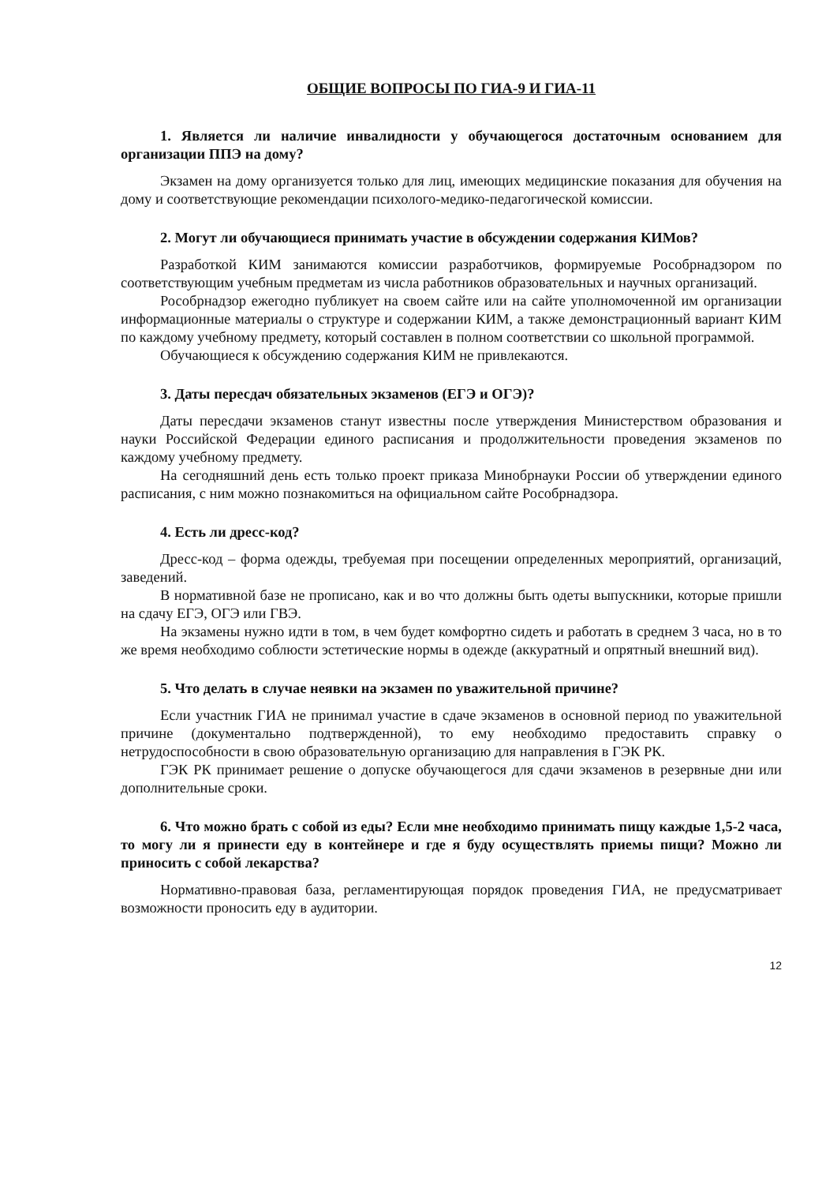ОБЩИЕ ВОПРОСЫ ПО ГИА-9 И ГИА-11
1. Является ли наличие инвалидности у обучающегося достаточным основанием для организации ППЭ на дому?
Экзамен на дому организуется только для лиц, имеющих медицинские показания для обучения на дому и соответствующие рекомендации психолого-медико-педагогической комиссии.
2. Могут ли обучающиеся принимать участие в обсуждении содержания КИМов?
Разработкой КИМ занимаются комиссии разработчиков, формируемые Рособрнадзором по соответствующим учебным предметам из числа работников образовательных и научных организаций.
Рособрнадзор ежегодно публикует на своем сайте или на сайте уполномоченной им организации информационные материалы о структуре и содержании КИМ, а также демонстрационный вариант КИМ по каждому учебному предмету, который составлен в полном соответствии со школьной программой.
Обучающиеся к обсуждению содержания КИМ не привлекаются.
3. Даты пересдач обязательных экзаменов (ЕГЭ и ОГЭ)?
Даты пересдачи экзаменов станут известны после утверждения Министерством образования и науки Российской Федерации единого расписания и продолжительности проведения экзаменов по каждому учебному предмету.
На сегодняшний день есть только проект приказа Минобрнауки России об утверждении единого расписания, с ним можно познакомиться на официальном сайте Рособрнадзора.
4. Есть ли дресс-код?
Дресс-код – форма одежды, требуемая при посещении определенных мероприятий, организаций, заведений.
В нормативной базе не прописано, как и во что должны быть одеты выпускники, которые пришли на сдачу ЕГЭ, ОГЭ или ГВЭ.
На экзамены нужно идти в том, в чем будет комфортно сидеть и работать в среднем 3 часа, но в то же время необходимо соблюсти эстетические нормы в одежде (аккуратный и опрятный внешний вид).
5. Что делать в случае неявки на экзамен по уважительной причине?
Если участник ГИА не принимал участие в сдаче экзаменов в основной период по уважительной причине (документально подтвержденной), то ему необходимо предоставить справку о нетрудоспособности в свою образовательную организацию для направления в ГЭК РК.
ГЭК РК принимает решение о допуске обучающегося для сдачи экзаменов в резервные дни или дополнительные сроки.
6. Что можно брать с собой из еды? Если мне необходимо принимать пищу каждые 1,5-2 часа, то могу ли я принести еду в контейнере и где я буду осуществлять приемы пищи? Можно ли приносить с собой лекарства?
Нормативно-правовая база, регламентирующая порядок проведения ГИА, не предусматривает возможности проносить еду в аудитории.
12